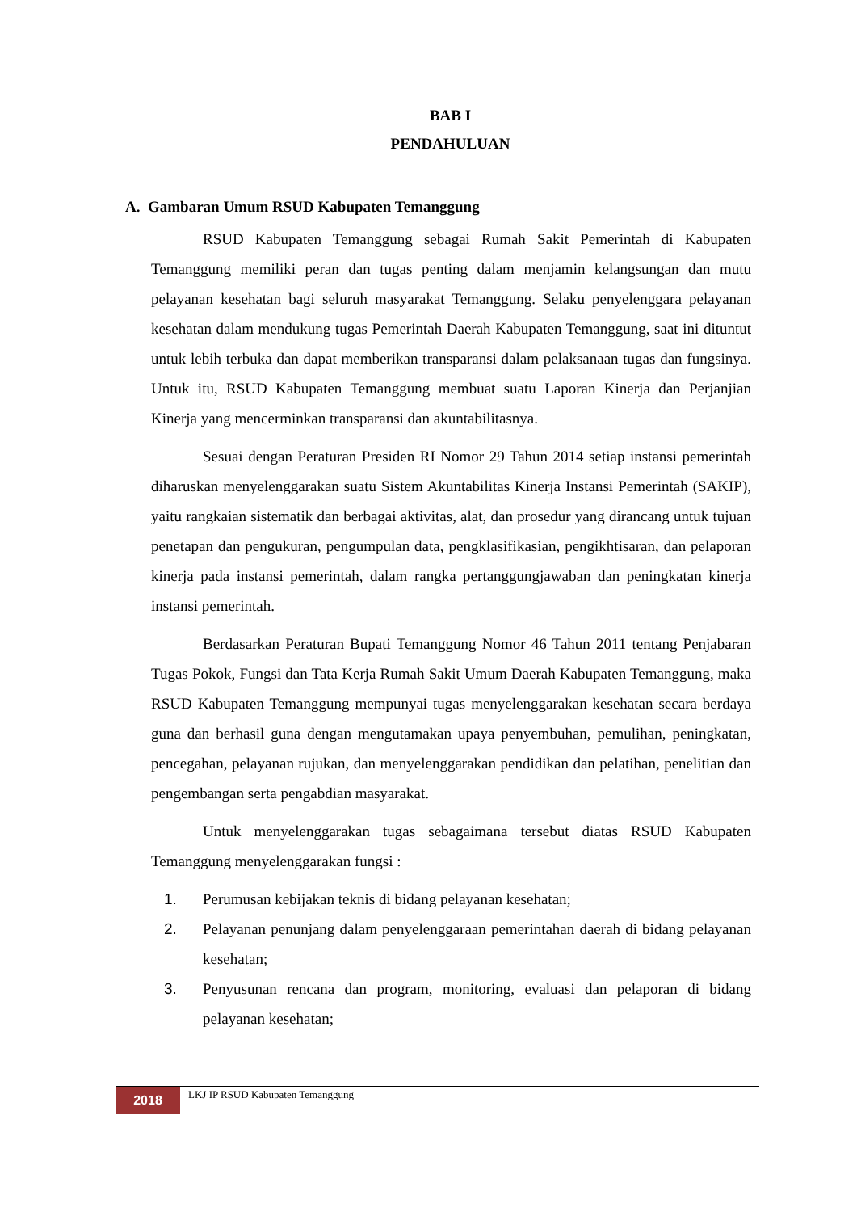BAB I
PENDAHULUAN
A. Gambaran Umum RSUD Kabupaten Temanggung
RSUD Kabupaten Temanggung sebagai Rumah Sakit Pemerintah di Kabupaten Temanggung memiliki peran dan tugas penting dalam menjamin kelangsungan dan mutu pelayanan kesehatan bagi seluruh masyarakat Temanggung. Selaku penyelenggara pelayanan kesehatan dalam mendukung tugas Pemerintah Daerah Kabupaten Temanggung, saat ini dituntut untuk lebih terbuka dan dapat memberikan transparansi dalam pelaksanaan tugas dan fungsinya. Untuk itu, RSUD Kabupaten Temanggung membuat suatu Laporan Kinerja dan Perjanjian Kinerja yang mencerminkan transparansi dan akuntabilitasnya.
Sesuai dengan Peraturan Presiden RI Nomor 29 Tahun 2014 setiap instansi pemerintah diharuskan menyelenggarakan suatu Sistem Akuntabilitas Kinerja Instansi Pemerintah (SAKIP), yaitu rangkaian sistematik dan berbagai aktivitas, alat, dan prosedur yang dirancang untuk tujuan penetapan dan pengukuran, pengumpulan data, pengklasifikasian, pengikhtisaran, dan pelaporan kinerja pada instansi pemerintah, dalam rangka pertanggungjawaban dan peningkatan kinerja instansi pemerintah.
Berdasarkan Peraturan Bupati Temanggung Nomor 46 Tahun 2011 tentang Penjabaran Tugas Pokok, Fungsi dan Tata Kerja Rumah Sakit Umum Daerah Kabupaten Temanggung, maka RSUD Kabupaten Temanggung mempunyai tugas menyelenggarakan kesehatan secara berdaya guna dan berhasil guna dengan mengutamakan upaya penyembuhan, pemulihan, peningkatan, pencegahan, pelayanan rujukan, dan menyelenggarakan pendidikan dan pelatihan, penelitian dan pengembangan serta pengabdian masyarakat.
Untuk menyelenggarakan tugas sebagaimana tersebut diatas RSUD Kabupaten Temanggung menyelenggarakan fungsi :
1. Perumusan kebijakan teknis di bidang pelayanan kesehatan;
2. Pelayanan penunjang dalam penyelenggaraan pemerintahan daerah di bidang pelayanan kesehatan;
3. Penyusunan rencana dan program, monitoring, evaluasi dan pelaporan di bidang pelayanan kesehatan;
2018
LKJ IP RSUD Kabupaten Temanggung